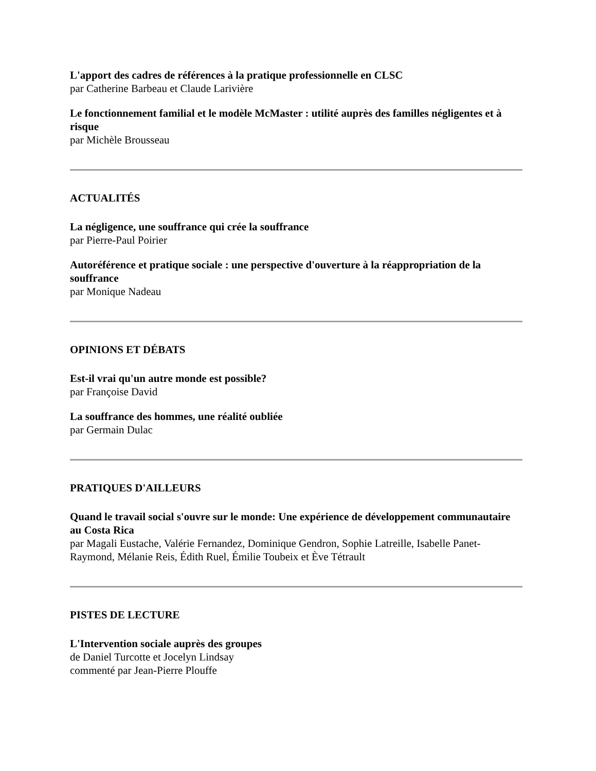L'apport des cadres de références à la pratique professionnelle en CLSC
par Catherine Barbeau et Claude Larivière
Le fonctionnement familial et le modèle McMaster : utilité auprès des familles négligentes et à risque
par Michèle Brousseau
ACTUALITÉS
La négligence, une souffrance qui crée la souffrance
par Pierre-Paul Poirier
Autoréférence et pratique sociale : une perspective d'ouverture à la réappropriation de la souffrance
par Monique Nadeau
OPINIONS ET DÉBATS
Est-il vrai qu'un autre monde est possible?
par Françoise David
La souffrance des hommes, une réalité oubliée
par Germain Dulac
PRATIQUES D'AILLEURS
Quand le travail social s'ouvre sur le monde: Une expérience de développement communautaire au Costa Rica
par Magali Eustache, Valérie Fernandez, Dominique Gendron, Sophie Latreille, Isabelle Panet-Raymond, Mélanie Reis, Édith Ruel, Émilie Toubeix et Ève Tétrault
PISTES DE LECTURE
L'Intervention sociale auprès des groupes
de Daniel Turcotte et Jocelyn Lindsay
commenté par Jean-Pierre Plouffe